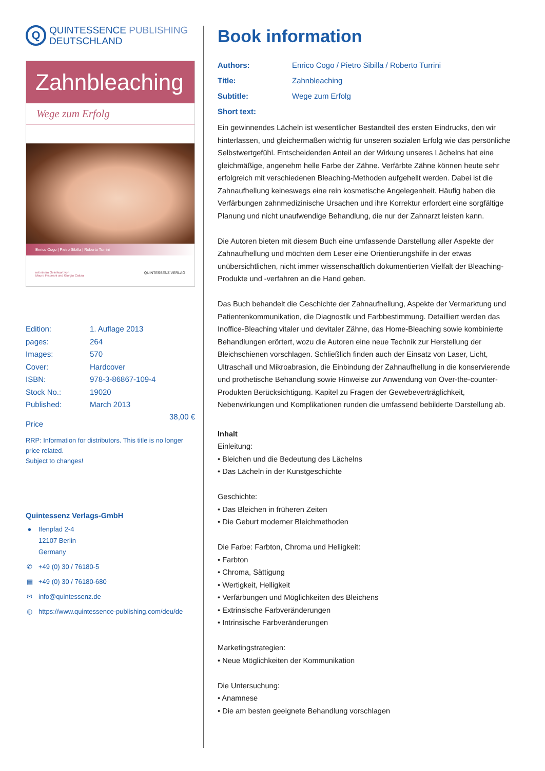Q
QUINTESSENCE PUBLISHING
DEUTSCHLAND
Zahnbleaching
Wege zum Erfolg
Enrico Cogo | Pietro Sibilla | Roberto Turrini
mit einem Geleitwort von
Mauro Fradeani und Giorgio Calura
QUINTESSENZ VERLAG
Edition:
1. Auflage 2013
pages:
264
Images:
570
Cover:
Hardcover
ISBN:
978-3-86867-109-4
Stock No.:
19020
Published:
March 2013
Price
38,00 €
RRP: Information for distributors. This title is no longer price related.
Subject to changes!
Quintessenz Verlags-GmbH
● Ifenpfad 2-4
12107 Berlin
Germany
✆ +49 (0) 30 / 76180-5
▤ +49 (0) 30 / 76180-680
✉ info@quintessenz.de
◍ https://www.quintessence-publishing.com/deu/de
Book information
Authors: Enrico Cogo / Pietro Sibilla / Roberto Turrini Title: Zahnbleaching Subtitle: Wege zum Erfolg Short text:
Ein gewinnendes Lächeln ist wesentlicher Bestandteil des ersten Eindrucks, den wir hinterlassen, und gleichermaßen wichtig für unseren sozialen Erfolg wie das persönliche Selbstwertgefühl. Entscheidenden Anteil an der Wirkung unseres Lächelns hat eine gleichmäßige, angenehm helle Farbe der Zähne. Verfärbte Zähne können heute sehr erfolgreich mit verschiedenen Bleaching-Methoden aufgehellt werden. Dabei ist die Zahnaufhellung keineswegs eine rein kosmetische Angelegenheit. Häufig haben die Verfärbungen zahnmedizinische Ursachen und ihre Korrektur erfordert eine sorgfältige Planung und nicht unaufwendige Behandlung, die nur der Zahnarzt leisten kann.
Die Autoren bieten mit diesem Buch eine umfassende Darstellung aller Aspekte der Zahnaufhellung und möchten dem Leser eine Orientierungshilfe in der etwas unübersichtlichen, nicht immer wissenschaftlich dokumentierten Vielfalt der Bleaching-Produkte und -verfahren an die Hand geben.
Das Buch behandelt die Geschichte der Zahnaufhellung, Aspekte der Vermarktung und Patientenkommunikation, die Diagnostik und Farbbestimmung. Detailliert werden das Inoffice-Bleaching vitaler und devitaler Zähne, das Home-Bleaching sowie kombinierte Behandlungen erörtert, wozu die Autoren eine neue Technik zur Herstellung der Bleichschienen vorschlagen. Schließlich finden auch der Einsatz von Laser, Licht, Ultraschall und Mikroabrasion, die Einbindung der Zahnaufhellung in die konservierende und prothetische Behandlung sowie Hinweise zur Anwendung von Over-the-counter-Produkten Berücksichtigung. Kapitel zu Fragen der Gewebeverträglichkeit, Nebenwirkungen und Komplikationen runden die umfassend bebilderte Darstellung ab.
Inhalt
Einleitung:
• Bleichen und die Bedeutung des Lächelns
• Das Lächeln in der Kunstgeschichte
Geschichte:
• Das Bleichen in früheren Zeiten
• Die Geburt moderner Bleichmethoden
Die Farbe: Farbton, Chroma und Helligkeit:
• Farbton
• Chroma, Sättigung
• Wertigkeit, Helligkeit
• Verfärbungen und Möglichkeiten des Bleichens
• Extrinsische Farbveränderungen
• Intrinsische Farbveränderungen
Marketingstrategien:
• Neue Möglichkeiten der Kommunikation
Die Untersuchung:
• Anamnese
• Die am besten geeignete Behandlung vorschlagen